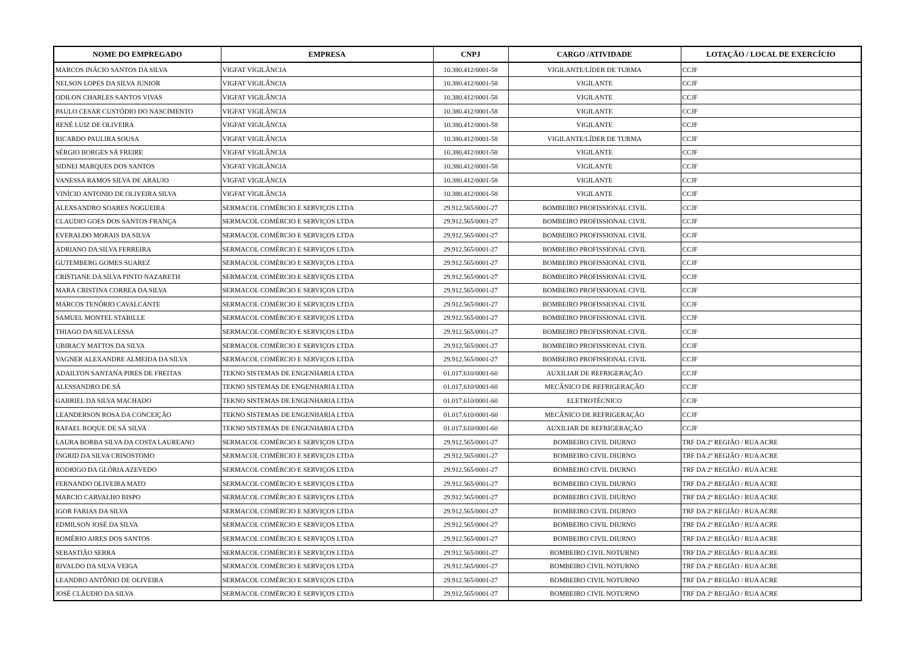| NOME DO EMPREGADO | EMPRESA | CNPJ | CARGO /ATIVIDADE | LOTAÇÃO / LOCAL DE EXERCÍCIO |
| --- | --- | --- | --- | --- |
| MARCOS INÁCIO SANTOS DA SILVA | VIGFAT VIGILÂNCIA | 10.380.412/0001-58 | VIGILANTE/LÍDER DE TURMA | CCJF |
| NELSON LOPES DA SILVA JUNIOR | VIGFAT VIGILÂNCIA | 10.380.412/0001-58 | VIGILANTE | CCJF |
| ODILON CHARLES SANTOS VIVAS | VIGFAT VIGILÂNCIA | 10.380.412/0001-58 | VIGILANTE | CCJF |
| PAULO CESAR CUSTÓDIO DO NASCIMENTO | VIGFAT VIGILÂNCIA | 10.380.412/0001-58 | VIGILANTE | CCJF |
| RENÉ LUIZ DE OLIVEIRA | VIGFAT VIGILÂNCIA | 10.380.412/0001-58 | VIGILANTE | CCJF |
| RICARDO PAULIRA SOUSA | VIGFAT VIGILÂNCIA | 10.380.412/0001-58 | VIGILANTE/LÍDER DE TURMA | CCJF |
| SÉRGIO BORGES SÁ FREIRE | VIGFAT VIGILÂNCIA | 10.380.412/0001-58 | VIGILANTE | CCJF |
| SIDNEI MARQUES DOS SANTOS | VIGFAT VIGILÂNCIA | 10.380.412/0001-58 | VIGILANTE | CCJF |
| VANESSA RAMOS SILVA DE ARAUJO | VIGFAT VIGILÂNCIA | 10.380.412/0001-58 | VIGILANTE | CCJF |
| VINÍCIO ANTONIO DE OLIVEIRA SILVA | VIGFAT VIGILÂNCIA | 10.380.412/0001-58 | VIGILANTE | CCJF |
| ALEXSANDRO SOARES NOGUEIRA | SERMACOL COMÉRCIO E SERVIÇOS LTDA | 29.912.565/0001-27 | BOMBEIRO PROFISSIONAL CIVIL | CCJF |
| CLAUDIO GOES DOS SANTOS FRANÇA | SERMACOL COMÉRCIO E SERVIÇOS LTDA | 29.912.565/0001-27 | BOMBEIRO PROFISSIONAL CIVIL | CCJF |
| EVERALDO MORAIS DA SILVA | SERMACOL COMÉRCIO E SERVIÇOS LTDA | 29.912.565/0001-27 | BOMBEIRO PROFISSIONAL CIVIL | CCJF |
| ADRIANO DA SILVA FERREIRA | SERMACOL COMÉRCIO E SERVIÇOS LTDA | 29.912.565/0001-27 | BOMBEIRO PROFISSIONAL CIVIL | CCJF |
| GUTEMBERG GOMES SUAREZ | SERMACOL COMÉRCIO E SERVIÇOS LTDA | 29.912.565/0001-27 | BOMBEIRO PROFISSIONAL CIVIL | CCJF |
| CRISTIANE DA SILVA PINTO NAZARETH | SERMACOL COMÉRCIO E SERVIÇOS LTDA | 29.912.565/0001-27 | BOMBEIRO PROFISSIONAL CIVIL | CCJF |
| MARA CRISTINA CORREA DA SILVA | SERMACOL COMÉRCIO E SERVIÇOS LTDA | 29.912.565/0001-27 | BOMBEIRO PROFISSIONAL CIVIL | CCJF |
| MARCOS TENÓRIO CAVALCANTE | SERMACOL COMÉRCIO E SERVIÇOS LTDA | 29.912.565/0001-27 | BOMBEIRO PROFISSIONAL CIVIL | CCJF |
| SAMUEL MONTEL STABILLE | SERMACOL COMÉRCIO E SERVIÇOS LTDA | 29.912.565/0001-27 | BOMBEIRO PROFISSIONAL CIVIL | CCJF |
| THIAGO DA SILVA LESSA | SERMACOL COMÉRCIO E SERVIÇOS LTDA | 29.912.565/0001-27 | BOMBEIRO PROFISSIONAL CIVIL | CCJF |
| UBIRACY MATTOS DA SILVA | SERMACOL COMÉRCIO E SERVIÇOS LTDA | 29.912.565/0001-27 | BOMBEIRO PROFISSIONAL CIVIL | CCJF |
| VAGNER ALEXANDRE ALMEIDA DA SILVA | SERMACOL COMÉRCIO E SERVIÇOS LTDA | 29.912.565/0001-27 | BOMBEIRO PROFISSIONAL CIVIL | CCJF |
| ADAILTON SANTANA PIRES DE FREITAS | TEKNO SISTEMAS DE ENGENHARIA LTDA | 01.017.610/0001-60 | AUXILIAR DE REFRIGERAÇÃO | CCJF |
| ALESSANDRO DE SÁ | TEKNO SISTEMAS DE ENGENHARIA LTDA | 01.017.610/0001-60 | MECÂNICO DE REFRIGERAÇÃO | CCJF |
| GABRIEL DA SILVA MACHADO | TEKNO SISTEMAS DE ENGENHARIA LTDA | 01.017.610/0001-60 | ELETROTÉCNICO | CCJF |
| LEANDERSON ROSA DA CONCEIÇÃO | TEKNO SISTEMAS DE ENGENHARIA LTDA | 01.017.610/0001-60 | MECÂNICO DE REFRIGERAÇÃO | CCJF |
| RAFAEL ROQUE DE SÁ SILVA | TEKNO SISTEMAS DE ENGENHARIA LTDA | 01.017.610/0001-60 | AUXILIAR DE REFRIGERAÇÃO | CCJF |
| LAURA BORBA SILVA DA COSTA LAUREANO | SERMACOL COMÉRCIO E SERVIÇOS LTDA | 29.912.565/0001-27 | BOMBEIRO CIVIL DIURNO | TRF DA 2ª REGIÃO / RUA ACRE |
| INGRID DA SILVA CRISOSTOMO | SERMACOL COMÉRCIO E SERVIÇOS LTDA | 29.912.565/0001-27 | BOMBEIRO CIVIL DIURNO | TRF DA 2ª REGIÃO / RUA ACRE |
| RODRIGO DA GLÓRIA AZEVEDO | SERMACOL COMÉRCIO E SERVIÇOS LTDA | 29.912.565/0001-27 | BOMBEIRO CIVIL DIURNO | TRF DA 2ª REGIÃO / RUA ACRE |
| FERNANDO OLIVEIRA MATO | SERMACOL COMÉRCIO E SERVIÇOS LTDA | 29.912.565/0001-27 | BOMBEIRO CIVIL DIURNO | TRF DA 2ª REGIÃO / RUA ACRE |
| MARCIO CARVALHO BISPO | SERMACOL COMÉRCIO E SERVIÇOS LTDA | 29.912.565/0001-27 | BOMBEIRO CIVIL DIURNO | TRF DA 2ª REGIÃO / RUA ACRE |
| IGOR FARIAS DA SILVA | SERMACOL COMÉRCIO E SERVIÇOS LTDA | 29.912.565/0001-27 | BOMBEIRO CIVIL DIURNO | TRF DA 2ª REGIÃO / RUA ACRE |
| EDMILSON JOSÉ DA SILVA | SERMACOL COMÉRCIO E SERVIÇOS LTDA | 29.912.565/0001-27 | BOMBEIRO CIVIL DIURNO | TRF DA 2ª REGIÃO / RUA ACRE |
| ROMÉRIO AIRES DOS SANTOS | SERMACOL COMÉRCIO E SERVIÇOS LTDA | 29.912.565/0001-27 | BOMBEIRO CIVIL DIURNO | TRF DA 2ª REGIÃO / RUA ACRE |
| SEBASTIÃO SERRA | SERMACOL COMÉRCIO E SERVIÇOS LTDA | 29.912.565/0001-27 | BOMBEIRO CIVIL NOTURNO | TRF DA 2ª REGIÃO / RUA ACRE |
| RIVALDO DA SILVA VEIGA | SERMACOL COMÉRCIO E SERVIÇOS LTDA | 29.912.565/0001-27 | BOMBEIRO CIVIL NOTURNO | TRF DA 2ª REGIÃO / RUA ACRE |
| LEANDRO ANTÔNIO DE OLIVEIRA | SERMACOL COMÉRCIO E SERVIÇOS LTDA | 29.912.565/0001-27 | BOMBEIRO CIVIL NOTURNO | TRF DA 2ª REGIÃO / RUA ACRE |
| JOSÉ CLÁUDIO DA SILVA | SERMACOL COMÉRCIO E SERVIÇOS LTDA | 29.912.565/0001-27 | BOMBEIRO CIVIL NOTURNO | TRF DA 2ª REGIÃO / RUA ACRE |